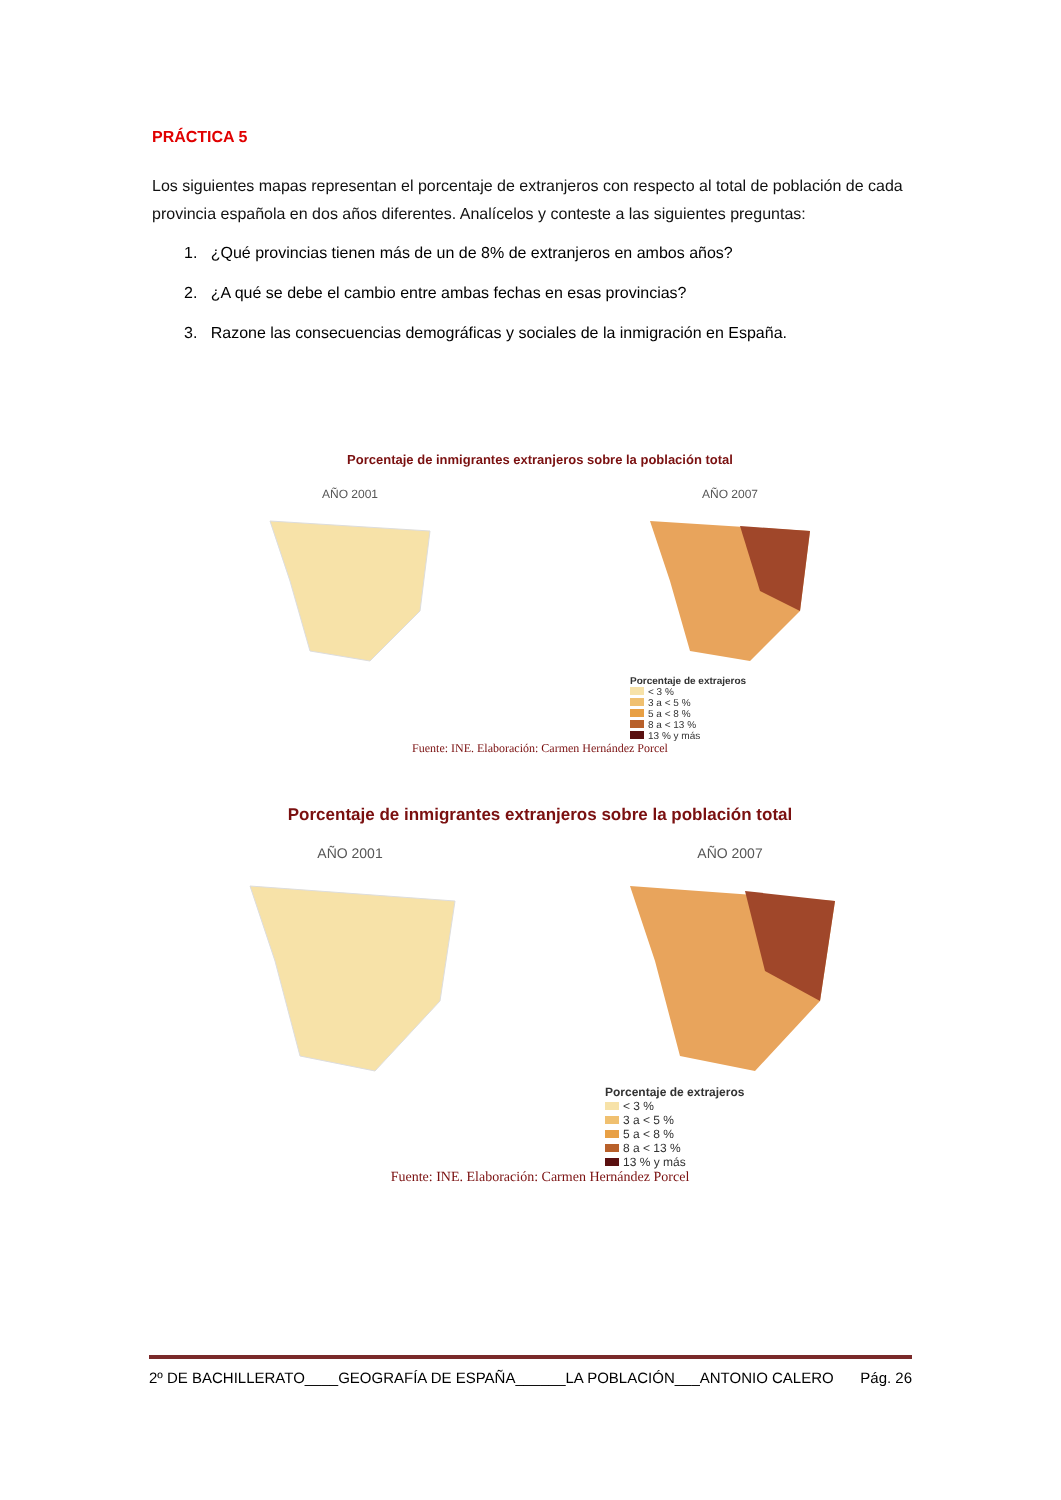PRÁCTICA 5
Los siguientes mapas representan el porcentaje de extranjeros con respecto al total de población de cada provincia española en dos años diferentes. Analícelos y conteste a las siguientes preguntas:
1. ¿Qué provincias tienen más de un de 8% de extranjeros en ambos años?
2. ¿A qué se debe el cambio entre ambas fechas en esas provincias?
3. Razone las consecuencias demográficas y sociales de la inmigración en España.
Porcentaje de inmigrantes extranjeros sobre la población total
AÑO 2001 AÑO 2007
Porcentaje de extrajeros
< 3 %
3 a < 5 %
5 a < 8 %
8 a < 13 %
13 % y más
Fuente: INE. Elaboración: Carmen Hernández Porcel
Porcentaje de inmigrantes extranjeros sobre la población total
AÑO 2001 AÑO 2007
Porcentaje de extrajeros
< 3 %
3 a < 5 %
5 a < 8 %
8 a < 13 %
13 % y más
Fuente: INE. Elaboración: Carmen Hernández Porcel
2º DE BACHILLERATO____GEOGRAFÍA DE ESPAÑA______LA POBLACIÓN___ANTONIO CALERO Pág. 26